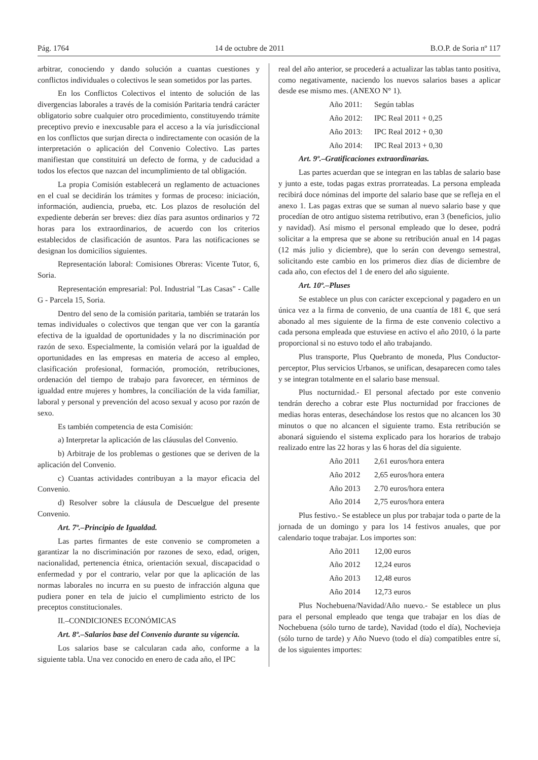Pág. 1764 14 de octubre de 2011 B.O.P. de Soria nº 117
arbitrar, conociendo y dando solución a cuantas cuestiones y conflictos individuales o colectivos le sean sometidos por las partes.
En los Conflictos Colectivos el intento de solución de las divergencias laborales a través de la comisión Paritaria tendrá carácter obligatorio sobre cualquier otro procedimiento, constituyendo trámite preceptivo previo e inexcusable para el acceso a la vía jurisdiccional en los conflictos que surjan directa o indirectamente con ocasión de la interpretación o aplicación del Convenio Colectivo. Las partes manifiestan que constituirá un defecto de forma, y de caducidad a todos los efectos que nazcan del incumplimiento de tal obligación.
La propia Comisión establecerá un reglamento de actuaciones en el cual se decidirán los trámites y formas de proceso: iniciación, información, audiencia, prueba, etc. Los plazos de resolución del expediente deberán ser breves: diez días para asuntos ordinarios y 72 horas para los extraordinarios, de acuerdo con los criterios establecidos de clasificación de asuntos. Para las notificaciones se designan los domicilios siguientes.
Representación laboral: Comisiones Obreras: Vicente Tutor, 6, Soria.
Representación empresarial: Pol. Industrial "Las Casas" - Calle G - Parcela 15, Soria.
Dentro del seno de la comisión paritaria, también se tratarán los temas individuales o colectivos que tengan que ver con la garantía efectiva de la igualdad de oportunidades y la no discriminación por razón de sexo. Especialmente, la comisión velará por la igualdad de oportunidades en las empresas en materia de acceso al empleo, clasificación profesional, formación, promoción, retribuciones, ordenación del tiempo de trabajo para favorecer, en términos de igualdad entre mujeres y hombres, la conciliación de la vida familiar, laboral y personal y prevención del acoso sexual y acoso por razón de sexo.
Es también competencia de esta Comisión:
a) Interpretar la aplicación de las cláusulas del Convenio.
b) Arbitraje de los problemas o gestiones que se deriven de la aplicación del Convenio.
c) Cuantas actividades contribuyan a la mayor eficacia del Convenio.
d) Resolver sobre la cláusula de Descuelgue del presente Convenio.
Art. 7º.–Principio de Igualdad.
Las partes firmantes de este convenio se comprometen a garantizar la no discriminación por razones de sexo, edad, origen, nacionalidad, pertenencia étnica, orientación sexual, discapacidad o enfermedad y por el contrario, velar por que la aplicación de las normas laborales no incurra en su puesto de infracción alguna que pudiera poner en tela de juicio el cumplimiento estricto de los preceptos constitucionales.
II.–CONDICIONES ECONÓMICAS
Art. 8º.–Salarios base del Convenio durante su vigencia.
Los salarios base se calcularan cada año, conforme a la siguiente tabla. Una vez conocido en enero de cada año, el IPC
real del año anterior, se procederá a actualizar las tablas tanto positiva, como negativamente, naciendo los nuevos salarios bases a aplicar desde ese mismo mes. (ANEXO N° 1).
Año 2011: Según tablas
Año 2012: IPC Real 2011 + 0,25
Año 2013: IPC Real 2012 + 0,30
Año 2014: IPC Real 2013 + 0,30
Art. 9º.–Gratificaciones extraordinarias.
Las partes acuerdan que se integran en las tablas de salario base y junto a este, todas pagas extras prorrateadas. La persona empleada recibirá doce nóminas del importe del salario base que se refleja en el anexo 1. Las pagas extras que se suman al nuevo salario base y que procedían de otro antiguo sistema retributivo, eran 3 (beneficios, julio y navidad). Así mismo el personal empleado que lo desee, podrá solicitar a la empresa que se abone su retribución anual en 14 pagas (12 más julio y diciembre), que lo serán con devengo semestral, solicitando este cambio en los primeros diez días de diciembre de cada año, con efectos del 1 de enero del año siguiente.
Art. 10º.–Pluses
Se establece un plus con carácter excepcional y pagadero en un única vez a la firma de convenio, de una cuantía de 181 €, que será abonado al mes siguiente de la firma de este convenio colectivo a cada persona empleada que estuviese en activo el año 2010, ó la parte proporcional si no estuvo todo el año trabajando.
Plus transporte, Plus Quebranto de moneda, Plus Conductor-perceptor, Plus servicios Urbanos, se unifican, desaparecen como tales y se integran totalmente en el salario base mensual.
Plus nocturnidad.- El personal afectado por este convenio tendrán derecho a cobrar este Plus nocturnidad por fracciones de medias horas enteras, desechándose los restos que no alcancen los 30 minutos o que no alcancen el siguiente tramo. Esta retribución se abonará siguiendo el sistema explicado para los horarios de trabajo realizado entre las 22 horas y las 6 horas del día siguiente.
Año 2011 2,61 euros/hora entera
Año 2012 2,65 euros/hora entera
Año 2013 2.70 euros/hora entera
Año 2014 2,75 euros/hora entera
Plus festivo.- Se establece un plus por trabajar toda o parte de la jornada de un domingo y para los 14 festivos anuales, que por calendario toque trabajar. Los importes son:
Año 2011 12,00 euros
Año 2012 12,24 euros
Año 2013 12,48 euros
Año 2014 12,73 euros
Plus Nochebuena/Navidad/Año nuevo.- Se establece un plus para el personal empleado que tenga que trabajar en los días de Nochebuena (sólo turno de tarde), Navidad (todo el día), Nochevieja (sólo turno de tarde) y Año Nuevo (todo el día) compatibles entre sí, de los siguientes importes: